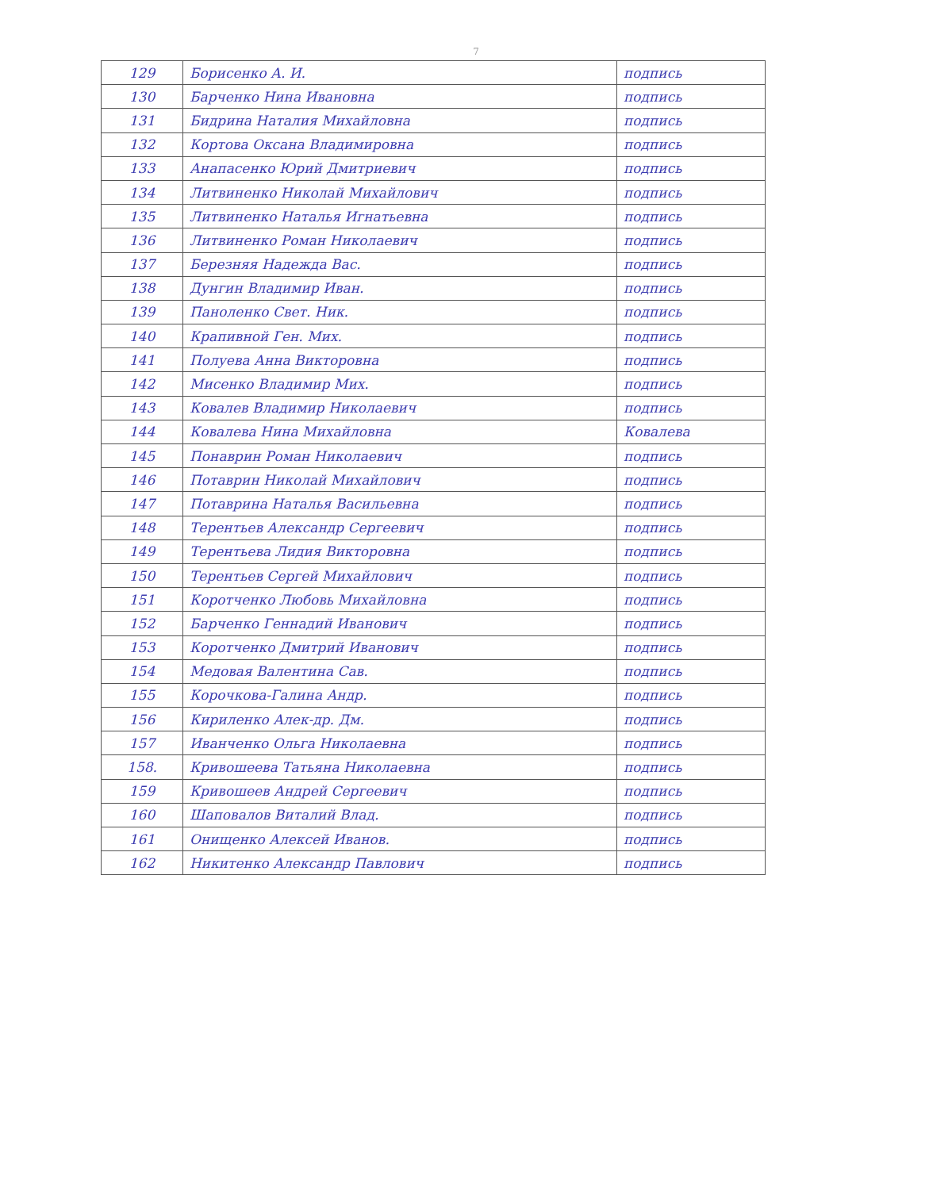7
| 129 | Борисенко А. И. | подпись |
| 130 | Барченко Нина Ивановна | подпись |
| 131 | Бидрина Наталия Михайловна | подпись |
| 132 | Кортова Оксана Владимировна | подпись |
| 133 | Анапасенко Юрий Дмитриевич | подпись |
| 134 | Литвиненко Николай Михайлович | подпись |
| 135 | Литвиненко Наталья Игнатьевна | подпись |
| 136 | Литвиненко Роман Николаевич | подпись |
| 137 | Березняя Надежда Вас. | подпись |
| 138 | Дунгин Владимир Иван. | подпись |
| 139 | Паноленко Свет. Ник. | подпись |
| 140 | Крапивной Ген. Мих. | подпись |
| 141 | Полуева Анна Викторовна | подпись |
| 142 | Мисенко Владимир Мих. | подпись |
| 143 | Ковалев Владимир Николаевич | подпись |
| 144 | Ковалева Нина Михайловна | Ковалева |
| 145 | Понаврин Роман Николаевич | подпись |
| 146 | Потаврин Николай Михайлович | подпись |
| 147 | Потаврина Наталья Васильевна | подпись |
| 148 | Терентьев Александр Сергеевич | подпись |
| 149 | Терентьева Лидия Викторовна | подпись |
| 150 | Терентьев Сергей Михайлович | подпись |
| 151 | Коротченко Любовь Михайловна | подпись |
| 152 | Барченко Геннадий Иванович | подпись |
| 153 | Коротченко Дмитрий Иванович | подпись |
| 154 | Медовая Валентина Сав. | подпись |
| 155 | Корочкова-Галина Андр. | подпись |
| 156 | Кириленко Алек-др. Дм. | подпись |
| 157 | Иванченко Ольга Николаевна | подпись |
| 158. | Кривошеева Татьяна Николаевна | подпись |
| 159 | Кривошеев Андрей Сергеевич | подпись |
| 160 | Шаповалов Виталий Влад. | подпись |
| 161 | Онищенко Алексей Иванов. | подпись |
| 162 | Никитенко Александр Павлович | подпись |